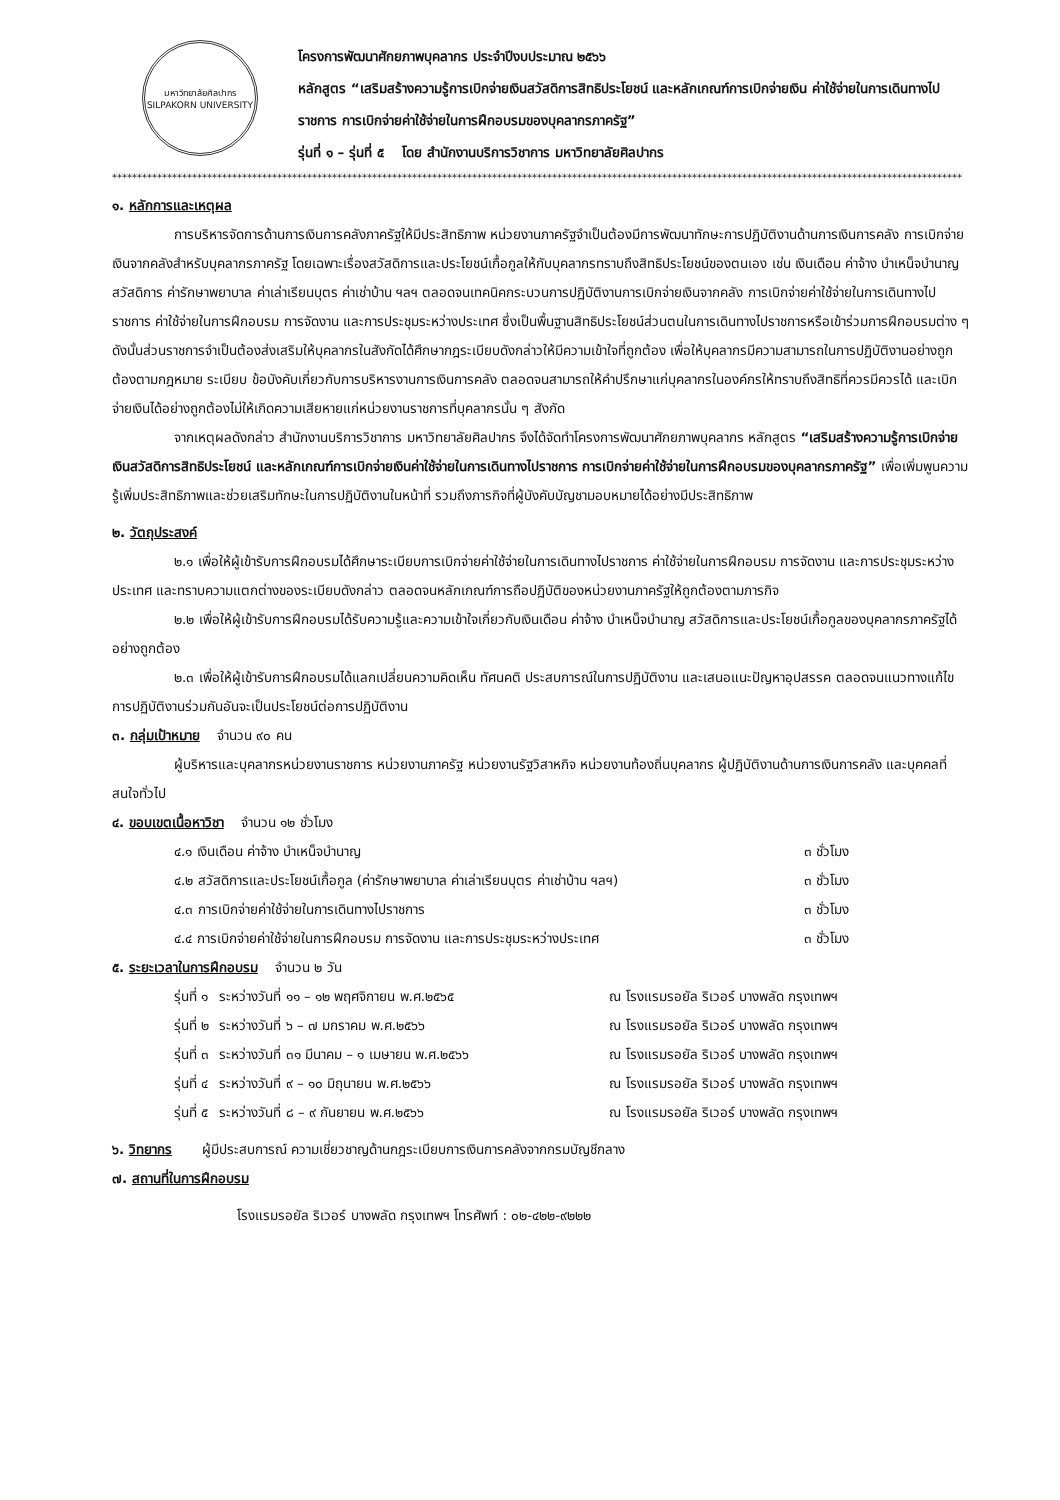มหาวิทยาลัยศิลปากร
SILPAKORN UNIVERSITY
โครงการพัฒนาศักยภาพบุคลากร ประจำปีงบประมาณ ๒๕๖๖
หลักสูตร “เสริมสร้างความรู้การเบิกจ่ายเงินสวัสดิการสิทธิประโยชน์ และหลักเกณฑ์การเบิกจ่ายเงิน ค่าใช้จ่ายในการเดินทางไปราชการ การเบิกจ่ายค่าใช้จ่ายในการฝึกอบรมของบุคลากรภาครัฐ”
รุ่นที่ ๑ – รุ่นที่ ๕ โดย สำนักงานบริการวิชาการ มหาวิทยาลัยศิลปากร
**************************************************************************************************************************************************************************
๑. หลักการและเหตุผล
การบริหารจัดการด้านการเงินการคลังภาครัฐให้มีประสิทธิภาพ หน่วยงานภาครัฐจำเป็นต้องมีการพัฒนาทักษะการปฏิบัติงานด้านการเงินการคลัง การเบิกจ่ายเงินจากคลังสำหรับบุคลากรภาครัฐ โดยเฉพาะเรื่องสวัสดิการและประโยชน์เกื้อกูลให้กับบุคลากรทราบถึงสิทธิประโยชน์ของตนเอง เช่น เงินเดือน ค่าจ้าง บำเหน็จบำนาญ สวัสดิการ ค่ารักษาพยาบาล ค่าเล่าเรียนบุตร ค่าเช่าบ้าน ฯลฯ ตลอดจนเทคนิคกระบวนการปฏิบัติงานการเบิกจ่ายเงินจากคลัง การเบิกจ่ายค่าใช้จ่ายในการเดินทางไปราชการ ค่าใช้จ่ายในการฝึกอบรม การจัดงาน และการประชุมระหว่างประเทศ ซึ่งเป็นพื้นฐานสิทธิประโยชน์ส่วนตนในการเดินทางไปราชการหรือเข้าร่วมการฝึกอบรมต่าง ๆ ดังนั้นส่วนราชการจำเป็นต้องส่งเสริมให้บุคลากรในสังกัดได้ศึกษากฎระเบียบดังกล่าวให้มีความเข้าใจที่ถูกต้อง เพื่อให้บุคลากรมีความสามารถในการปฏิบัติงานอย่างถูกต้องตามกฎหมาย ระเบียบ ข้อบังคับเกี่ยวกับการบริหารงานการเงินการคลัง ตลอดจนสามารถให้คำปรึกษาแก่บุคลากรในองค์กรให้ทราบถึงสิทธิที่ควรมีควรได้ และเบิกจ่ายเงินได้อย่างถูกต้องไม่ให้เกิดความเสียหายแก่หน่วยงานราชการที่บุคลากรนั้น ๆ สังกัด
จากเหตุผลดังกล่าว สำนักงานบริการวิชาการ มหาวิทยาลัยศิลปากร จึงได้จัดทำโครงการพัฒนาศักยภาพบุคลากร หลักสูตร “เสริมสร้างความรู้การเบิกจ่ายเงินสวัสดิการสิทธิประโยชน์ และหลักเกณฑ์การเบิกจ่ายเงินค่าใช้จ่ายในการเดินทางไปราชการ การเบิกจ่ายค่าใช้จ่ายในการฝึกอบรมของบุคลากรภาครัฐ” เพื่อเพิ่มพูนความรู้เพิ่มประสิทธิภาพและช่วยเสริมทักษะในการปฏิบัติงานในหน้าที่ รวมถึงภารกิจที่ผู้บังคับบัญชามอบหมายได้อย่างมีประสิทธิภาพ
๒. วัตถุประสงค์
๒.๑ เพื่อให้ผู้เข้ารับการฝึกอบรมได้ศึกษาระเบียบการเบิกจ่ายค่าใช้จ่ายในการเดินทางไปราชการ ค่าใช้จ่ายในการฝึกอบรม การจัดงาน และการประชุมระหว่างประเทศ และทราบความแตกต่างของระเบียบดังกล่าว ตลอดจนหลักเกณฑ์การถือปฏิบัติของหน่วยงานภาครัฐให้ถูกต้องตามภารกิจ
๒.๒ เพื่อให้ผู้เข้ารับการฝึกอบรมได้รับความรู้และความเข้าใจเกี่ยวกับเงินเดือน ค่าจ้าง บำเหน็จบำนาญ สวัสดิการและประโยชน์เกื้อกูลของบุคลากรภาครัฐได้อย่างถูกต้อง
๒.๓ เพื่อให้ผู้เข้ารับการฝึกอบรมได้แลกเปลี่ยนความคิดเห็น ทัศนคติ ประสบการณ์ในการปฏิบัติงาน และเสนอแนะปัญหาอุปสรรค ตลอดจนแนวทางแก้ไขการปฏิบัติงานร่วมกันอันจะเป็นประโยชน์ต่อการปฏิบัติงาน
๓. กลุ่มเป้าหมาย จำนวน ๙๐ คน
ผู้บริหารและบุคลากรหน่วยงานราชการ หน่วยงานภาครัฐ หน่วยงานรัฐวิสาหกิจ หน่วยงานท้องถิ่นบุคลากร ผู้ปฏิบัติงานด้านการเงินการคลัง และบุคคลที่สนใจทั่วไป
๔. ขอบเขตเนื้อหาวิชา จำนวน ๑๒ ชั่วโมง
| ๔.๑ เงินเดือน ค่าจ้าง บำเหน็จบำนาญ | ๓ ชั่วโมง |
| ๔.๒ สวัสดิการและประโยชน์เกื้อกูล (ค่ารักษาพยาบาล ค่าเล่าเรียนบุตร ค่าเช่าบ้าน ฯลฯ) | ๓ ชั่วโมง |
| ๔.๓ การเบิกจ่ายค่าใช้จ่ายในการเดินทางไปราชการ | ๓ ชั่วโมง |
| ๔.๔ การเบิกจ่ายค่าใช้จ่ายในการฝึกอบรม การจัดงาน และการประชุมระหว่างประเทศ | ๓ ชั่วโมง |
๕. ระยะเวลาในการฝึกอบรม จำนวน ๒ วัน
| รุ่นที่ ๑ | ระหว่างวันที่ ๑๑ – ๑๒ พฤศจิกายน พ.ศ.๒๕๖๕ | ณ โรงแรมรอยัล ริเวอร์ บางพลัด กรุงเทพฯ |
| รุ่นที่ ๒ | ระหว่างวันที่ ๖ – ๗ มกราคม พ.ศ.๒๕๖๖ | ณ โรงแรมรอยัล ริเวอร์ บางพลัด กรุงเทพฯ |
| รุ่นที่ ๓ | ระหว่างวันที่ ๓๑ มีนาคม – ๑ เมษายน พ.ศ.๒๕๖๖ | ณ โรงแรมรอยัล ริเวอร์ บางพลัด กรุงเทพฯ |
| รุ่นที่ ๔ | ระหว่างวันที่ ๙ – ๑๐ มิถุนายน พ.ศ.๒๕๖๖ | ณ โรงแรมรอยัล ริเวอร์ บางพลัด กรุงเทพฯ |
| รุ่นที่ ๕ | ระหว่างวันที่ ๘ – ๙ กันยายน พ.ศ.๒๕๖๖ | ณ โรงแรมรอยัล ริเวอร์ บางพลัด กรุงเทพฯ |
๖. วิทยากร ผู้มีประสบการณ์ ความเชี่ยวชาญด้านกฎระเบียบการเงินการคลังจากกรมบัญชีกลาง
๗. สถานที่ในการฝึกอบรม
โรงแรมรอยัล ริเวอร์ บางพลัด กรุงเทพฯ โทรศัพท์ : ๐๒-๔๒๒-๙๒๒๒